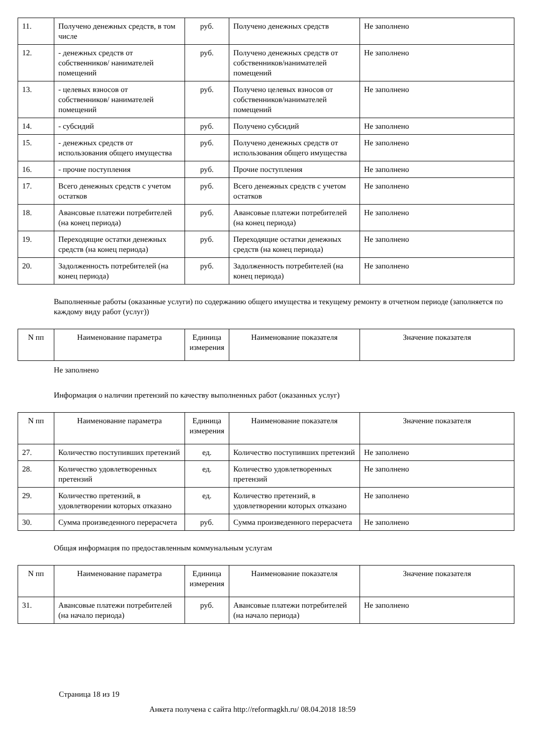| 11. | Получено денежных средств, в том числе | руб. | Получено денежных средств | Не заполнено |
| 12. | - денежных средств от собственников/ нанимателей помещений | руб. | Получено денежных средств от собственников/нанимателей помещений | Не заполнено |
| 13. | - целевых взносов от собственников/ нанимателей помещений | руб. | Получено целевых взносов от собственников/нанимателей помещений | Не заполнено |
| 14. | - субсидий | руб. | Получено субсидий | Не заполнено |
| 15. | - денежных средств от использования общего имущества | руб. | Получено денежных средств от использования общего имущества | Не заполнено |
| 16. | - прочие поступления | руб. | Прочие поступления | Не заполнено |
| 17. | Всего денежных средств с учетом остатков | руб. | Всего денежных средств с учетом остатков | Не заполнено |
| 18. | Авансовые платежи потребителей (на конец периода) | руб. | Авансовые платежи потребителей (на конец периода) | Не заполнено |
| 19. | Переходящие остатки денежных средств (на конец периода) | руб. | Переходящие остатки денежных средств (на конец периода) | Не заполнено |
| 20. | Задолженность потребителей (на конец периода) | руб. | Задолженность потребителей (на конец периода) | Не заполнено |
Выполненные работы (оказанные услуги) по содержанию общего имущества и текущему ремонту в отчетном периоде (заполняется по каждому виду работ (услуг))
| N пп | Наименование параметра | Единица измерения | Наименование показателя | Значение показателя |
| --- | --- | --- | --- | --- |
Не заполнено
Информация о наличии претензий по качеству выполненных работ (оказанных услуг)
| N пп | Наименование параметра | Единица измерения | Наименование показателя | Значение показателя |
| --- | --- | --- | --- | --- |
| 27. | Количество поступивших претензий | ед. | Количество поступивших претензий | Не заполнено |
| 28. | Количество удовлетворенных претензий | ед. | Количество удовлетворенных претензий | Не заполнено |
| 29. | Количество претензий, в удовлетворении которых отказано | ед. | Количество претензий, в удовлетворении которых отказано | Не заполнено |
| 30. | Сумма произведенного перерасчета | руб. | Сумма произведенного перерасчета | Не заполнено |
Общая информация по предоставленным коммунальным услугам
| N пп | Наименование параметра | Единица измерения | Наименование показателя | Значение показателя |
| --- | --- | --- | --- | --- |
| 31. | Авансовые платежи потребителей (на начало периода) | руб. | Авансовые платежи потребителей (на начало периода) | Не заполнено |
Страница 18 из 19
Анкета получена с сайта http://reformagkh.ru/ 08.04.2018 18:59